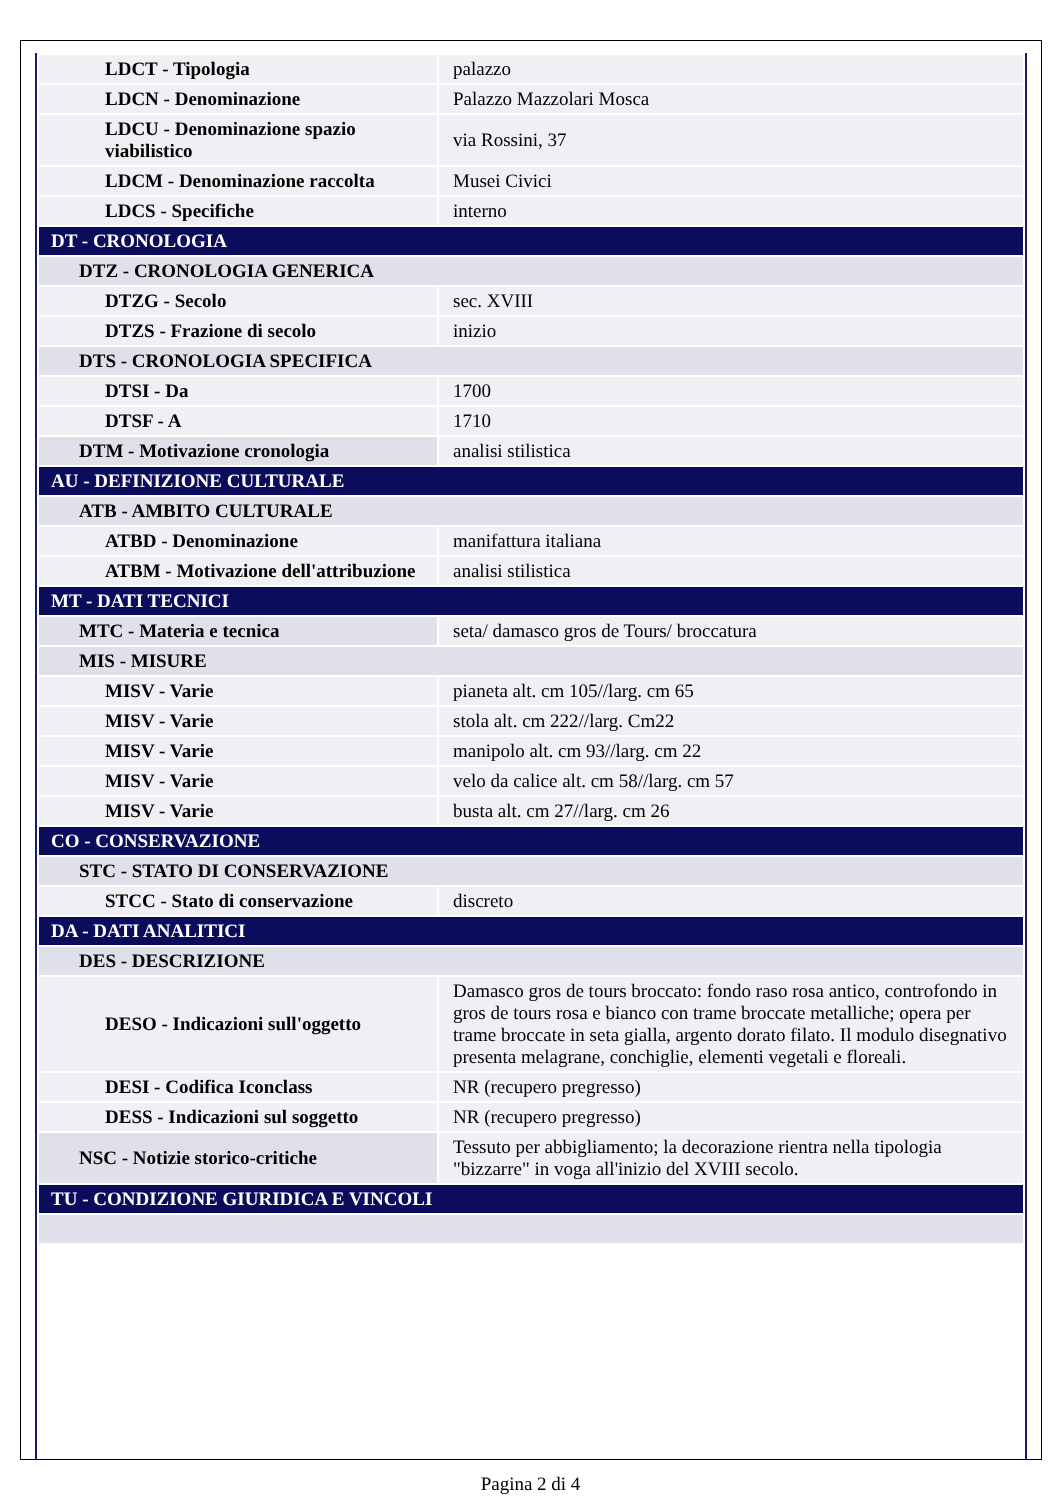| LDCT - Tipologia | palazzo |
| LDCN - Denominazione | Palazzo Mazzolari Mosca |
| LDCU - Denominazione spazio viabilistico | via Rossini, 37 |
| LDCM - Denominazione raccolta | Musei Civici |
| LDCS - Specifiche | interno |
| DT - CRONOLOGIA | |
| DTZ - CRONOLOGIA GENERICA | |
| DTZG - Secolo | sec. XVIII |
| DTZS - Frazione di secolo | inizio |
| DTS - CRONOLOGIA SPECIFICA | |
| DTSI - Da | 1700 |
| DTSF - A | 1710 |
| DTM - Motivazione cronologia | analisi stilistica |
| AU - DEFINIZIONE CULTURALE | |
| ATB - AMBITO CULTURALE | |
| ATBD - Denominazione | manifattura italiana |
| ATBM - Motivazione dell'attribuzione | analisi stilistica |
| MT - DATI TECNICI | |
| MTC - Materia e tecnica | seta/ damasco gros de Tours/ broccatura |
| MIS - MISURE | |
| MISV - Varie | pianeta alt. cm 105//larg. cm 65 |
| MISV - Varie | stola alt. cm 222//larg. Cm22 |
| MISV - Varie | manipolo alt. cm 93//larg. cm 22 |
| MISV - Varie | velo da calice alt. cm 58//larg. cm 57 |
| MISV - Varie | busta alt. cm 27//larg. cm 26 |
| CO - CONSERVAZIONE | |
| STC - STATO DI CONSERVAZIONE | |
| STCC - Stato di conservazione | discreto |
| DA - DATI ANALITICI | |
| DES - DESCRIZIONE | |
| DESO - Indicazioni sull'oggetto | Damasco gros de tours broccato: fondo raso rosa antico, controfondo in gros de tours rosa e bianco con trame broccate metalliche; opera per trame broccate in seta gialla, argento dorato filato. Il modulo disegnativo presenta melagrane, conchiglie, elementi vegetali e floreali. |
| DESI - Codifica Iconclass | NR (recupero pregresso) |
| DESS - Indicazioni sul soggetto | NR (recupero pregresso) |
| NSC - Notizie storico-critiche | Tessuto per abbigliamento; la decorazione rientra nella tipologia "bizzarre" in voga all'inizio del XVIII secolo. |
| TU - CONDIZIONE GIURIDICA E VINCOLI | |
Pagina 2 di 4